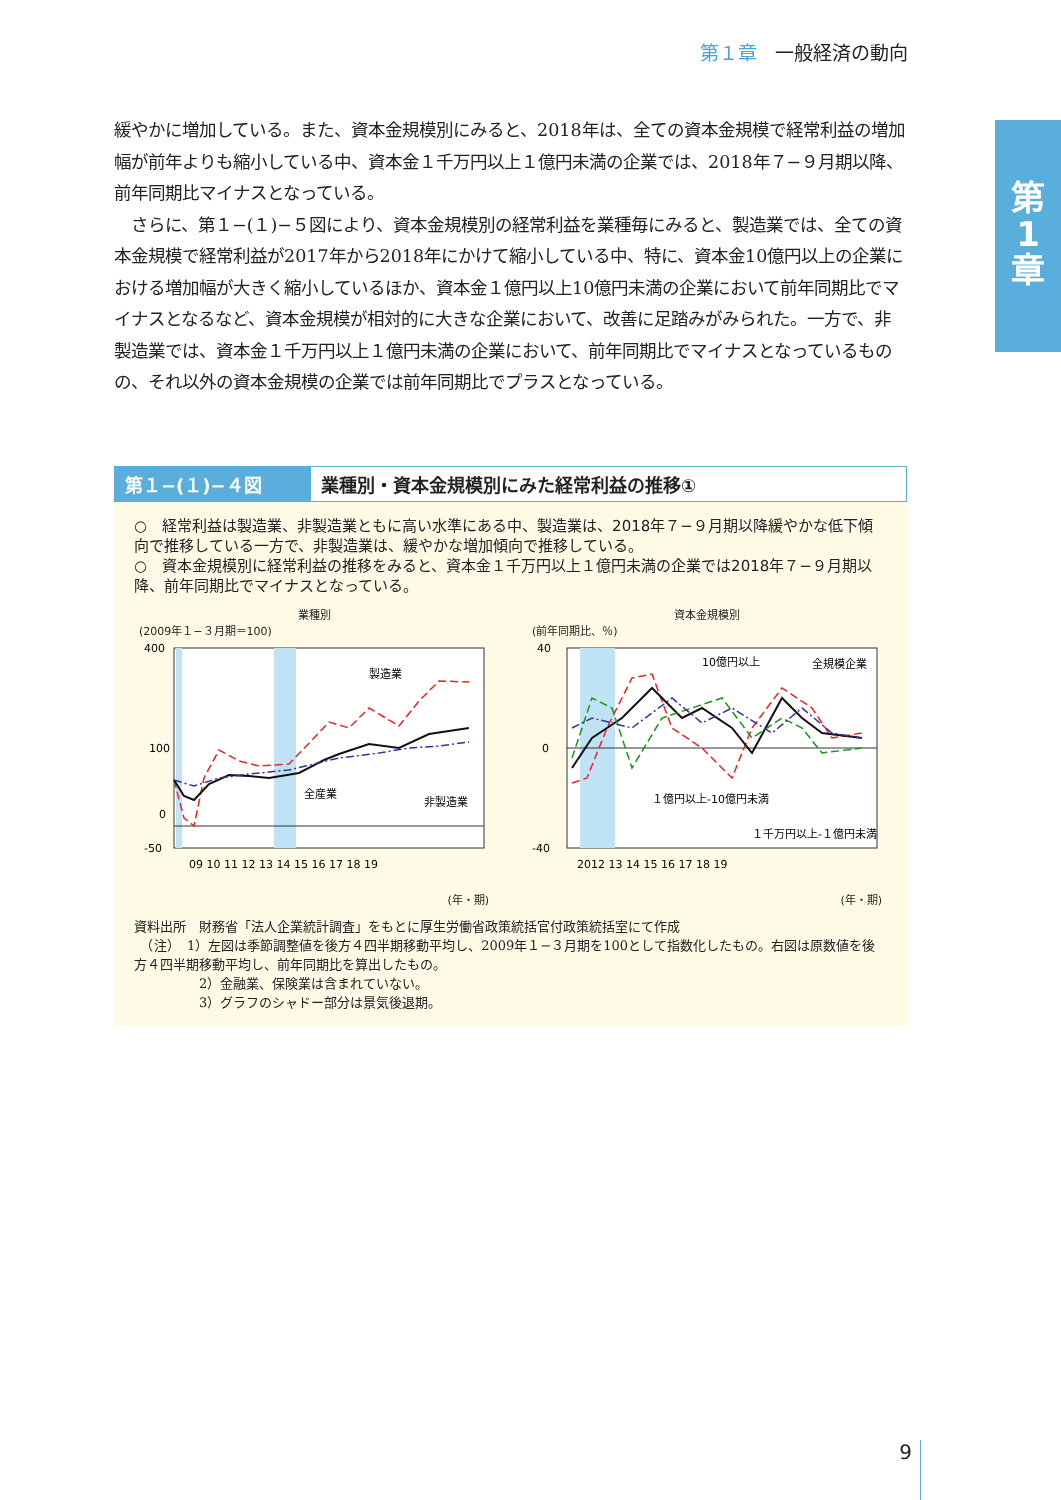第１章 一般経済の動向
第
1
章
緩やかに増加している。また、資本金規模別にみると、2018年は、全ての資本金規模で経常利益の増加幅が前年よりも縮小している中、資本金１千万円以上１億円未満の企業では、2018年７−９月期以降、前年同期比マイナスとなっている。
　さらに、第１−(１)−５図により、資本金規模別の経常利益を業種毎にみると、製造業では、全ての資本金規模で経常利益が2017年から2018年にかけて縮小している中、特に、資本金10億円以上の企業における増加幅が大きく縮小しているほか、資本金１億円以上10億円未満の企業において前年同期比でマイナスとなるなど、資本金規模が相対的に大きな企業において、改善に足踏みがみられた。一方で、非製造業では、資本金１千万円以上１億円未満の企業において、前年同期比でマイナスとなっているものの、それ以外の資本金規模の企業では前年同期比でプラスとなっている。
第１−(１)−４図 業種別・資本金規模別にみた経常利益の推移①
○　経常利益は製造業、非製造業ともに高い水準にある中、製造業は、2018年７−９月期以降緩やかな低下傾向で推移している一方で、非製造業は、緩やかな増加傾向で推移している。
○　資本金規模別に経常利益の推移をみると、資本金１千万円以上１億円未満の企業では2018年７−９月期以降、前年同期比でマイナスとなっている。
業種別
(2009年１−３月期＝100)
400
100
0
-50
製造業
全産業
非製造業
09 10 11 12 13 14 15 16 17 18 19
(年・期)
資本金規模別
(前年同期比、％)
40
0
-40
10億円以上
全規模企業
１億円以上-10億円未満
１千万円以上-１億円未満
2012 13 14 15 16 17 18 19
(年・期)
資料出所　財務省「法人企業統計調査」をもとに厚生労働省政策統括官付政策統括室にて作成
　（注）　1）左図は季節調整値を後方４四半期移動平均し、2009年１−３月期を100として指数化したもの。右図は原数値を後方４四半期移動平均し、前年同期比を算出したもの。
　　　　　2）金融業、保険業は含まれていない。
　　　　　3）グラフのシャドー部分は景気後退期。
9